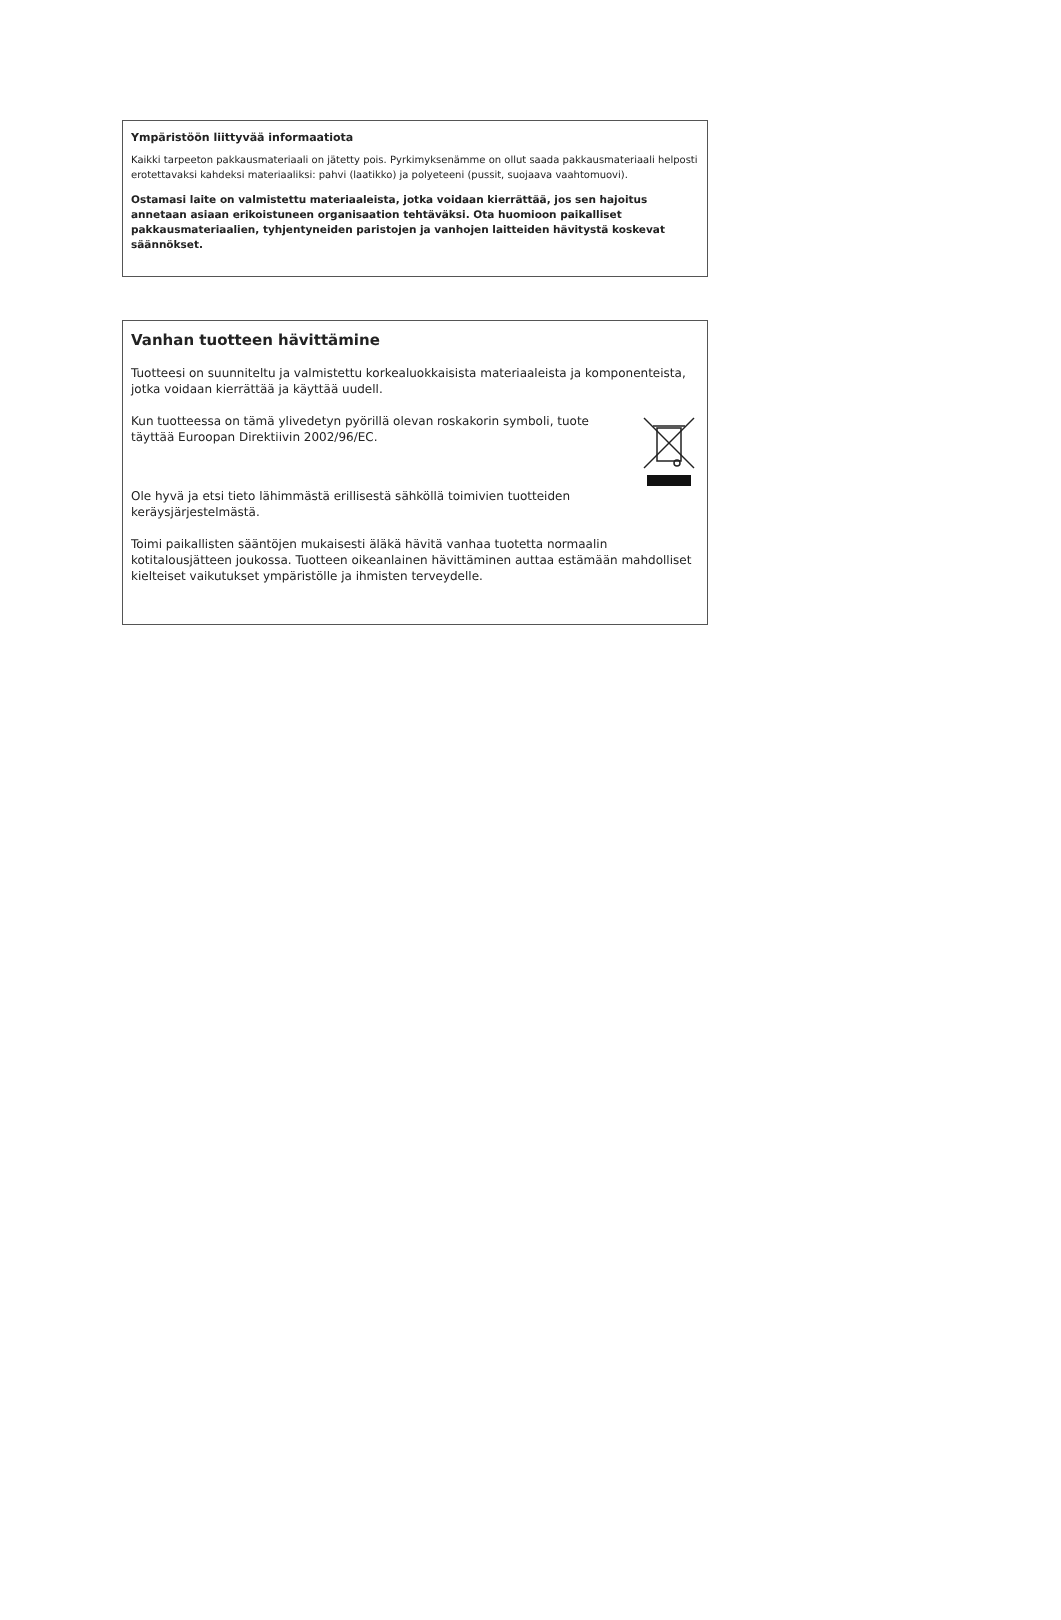Ympäristöön liittyvää informaatiota
Kaikki tarpeeton pakkausmateriaali on jätetty pois. Pyrkimyksenämme on ollut saada pakkausmateriaali helposti erotettavaksi kahdeksi materiaaliksi: pahvi (laatikko) ja polyeteeni (pussit, suojaava vaahtomuovi).
Ostamasi laite on valmistettu materiaaleista, jotka voidaan kierrättää, jos sen hajoitus annetaan asiaan erikoistuneen organisaation tehtäväksi. Ota huomioon paikalliset pakkausmateriaalien, tyhjentyneiden paristojen ja vanhojen laitteiden hävitystä koskevat säännökset.
Vanhan tuotteen hävittämine
Tuotteesi on suunniteltu ja valmistettu korkealuokkaisista materiaaleista ja komponenteista, jotka voidaan kierrättää ja käyttää uudell.
Kun tuotteessa on tämä ylivedetyn pyörillä olevan roskakorin symboli, tuote täyttää Euroopan Direktiivin 2002/96/EC.
Ole hyvä ja etsi tieto lähimmästä erillisestä sähköllä toimivien tuotteiden keräysjärjestelmästä.
Toimi paikallisten sääntöjen mukaisesti äläkä hävitä vanhaa tuotetta normaalin kotitalousjätteen joukossa. Tuotteen oikeanlainen hävittäminen auttaa estämään mahdolliset kielteiset vaikutukset ympäristölle ja ihmisten terveydelle.